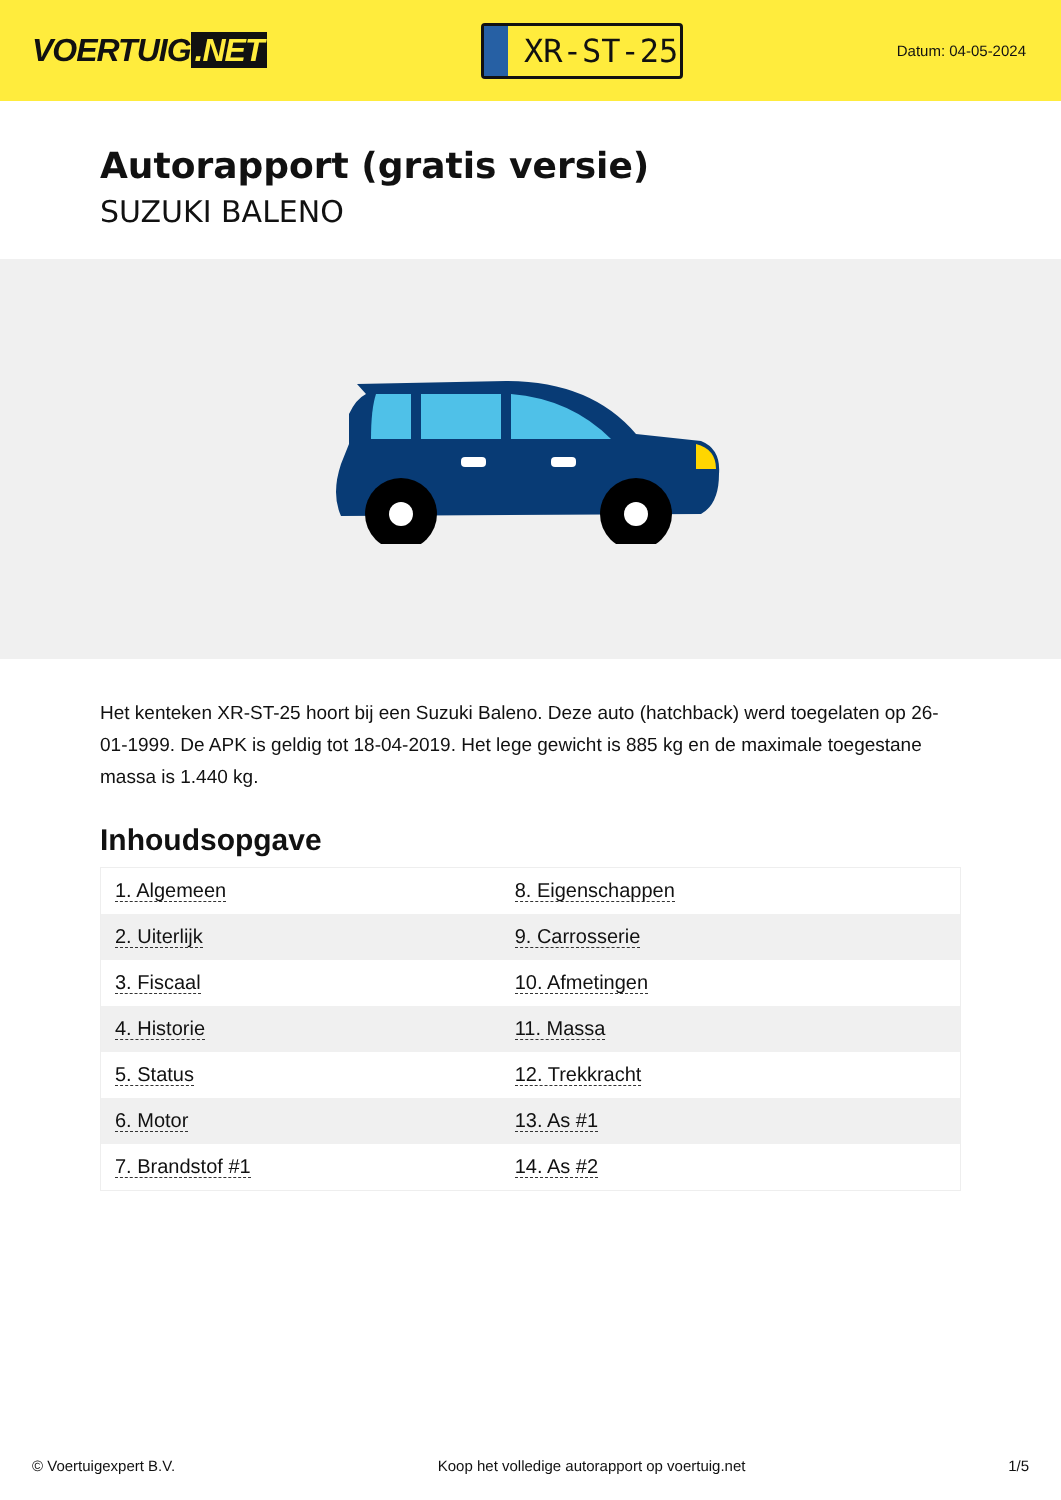VOERTUIG.NET
XR-ST-25
Datum: 04-05-2024
Autorapport (gratis versie)
SUZUKI BALENO
Het kenteken XR-ST-25 hoort bij een Suzuki Baleno. Deze auto (hatchback) werd toegelaten op 26-01-1999. De APK is geldig tot 18-04-2019. Het lege gewicht is 885 kg en de maximale toegestane massa is 1.440 kg.
Inhoudsopgave
| 1. Algemeen | 8. Eigenschappen |
| 2. Uiterlijk | 9. Carrosserie |
| 3. Fiscaal | 10. Afmetingen |
| 4. Historie | 11. Massa |
| 5. Status | 12. Trekkracht |
| 6. Motor | 13. As #1 |
| 7. Brandstof #1 | 14. As #2 |
© Voertuigexpert B.V. Koop het volledige autorapport op voertuig.net 1/5